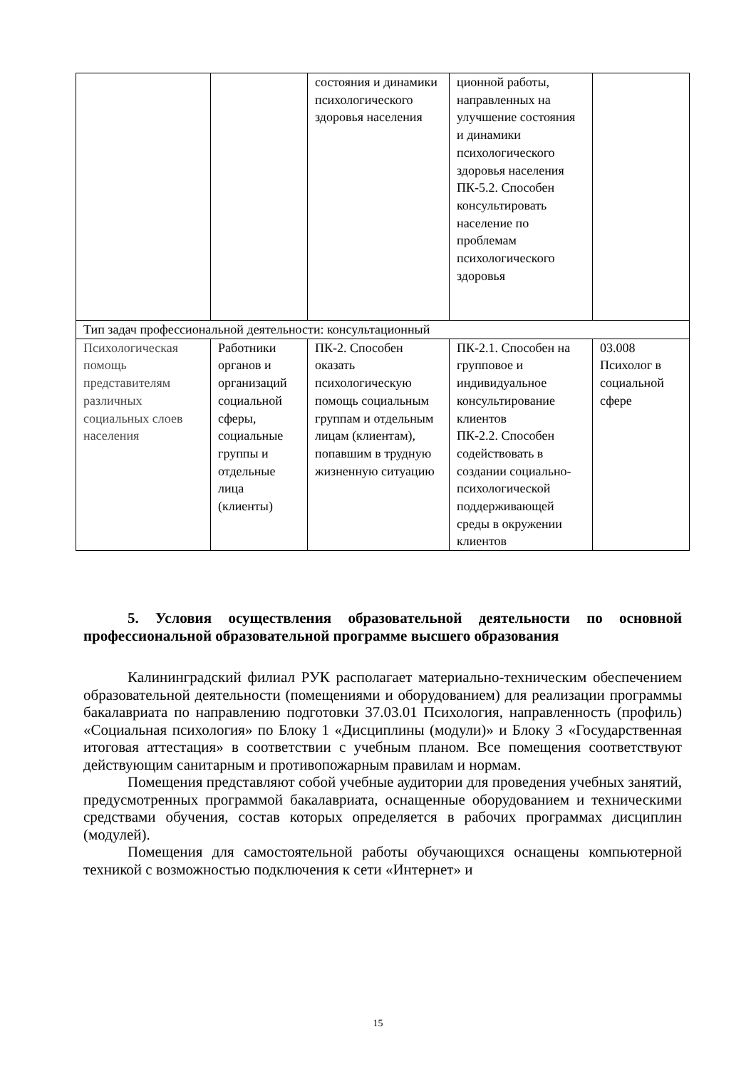| | | состояния и динамики психологического здоровья населения | ционной работы, направленных на улучшение состояния и динамики психологического здоровья населения ПК-5.2. Способен консультировать население по проблемам психологического здоровья | |
| Тип задач профессиональной деятельности: консультационный | | | | |
| Психологическая помощь представителям различных социальных слоев населения | Работники органов и организаций социальной сферы, социальные группы и отдельные лица (клиенты) | ПК-2. Способен оказать психологическую помощь социальным группам и отдельным лицам (клиентам), попавшим в трудную жизненную ситуацию | ПК-2.1. Способен на групповое и индивидуальное консультирование клиентов ПК-2.2. Способен содействовать в создании социально-психологической поддерживающей среды в окружении клиентов | 03.008 Психолог в социальной сфере |
5. Условия осуществления образовательной деятельности по основной профессиональной образовательной программе высшего образования
Калининградский филиал РУК располагает материально-техническим обеспечением образовательной деятельности (помещениями и оборудованием) для реализации программы бакалавриата по направлению подготовки 37.03.01 Психология, направленность (профиль) «Социальная психология» по Блоку 1 «Дисциплины (модули)» и Блоку 3 «Государственная итоговая аттестация» в соответствии с учебным планом. Все помещения соответствуют действующим санитарным и противопожарным правилам и нормам.
Помещения представляют собой учебные аудитории для проведения учебных занятий, предусмотренных программой бакалавриата, оснащенные оборудованием и техническими средствами обучения, состав которых определяется в рабочих программах дисциплин (модулей).
Помещения для самостоятельной работы обучающихся оснащены компьютерной техникой с возможностью подключения к сети «Интернет» и
15